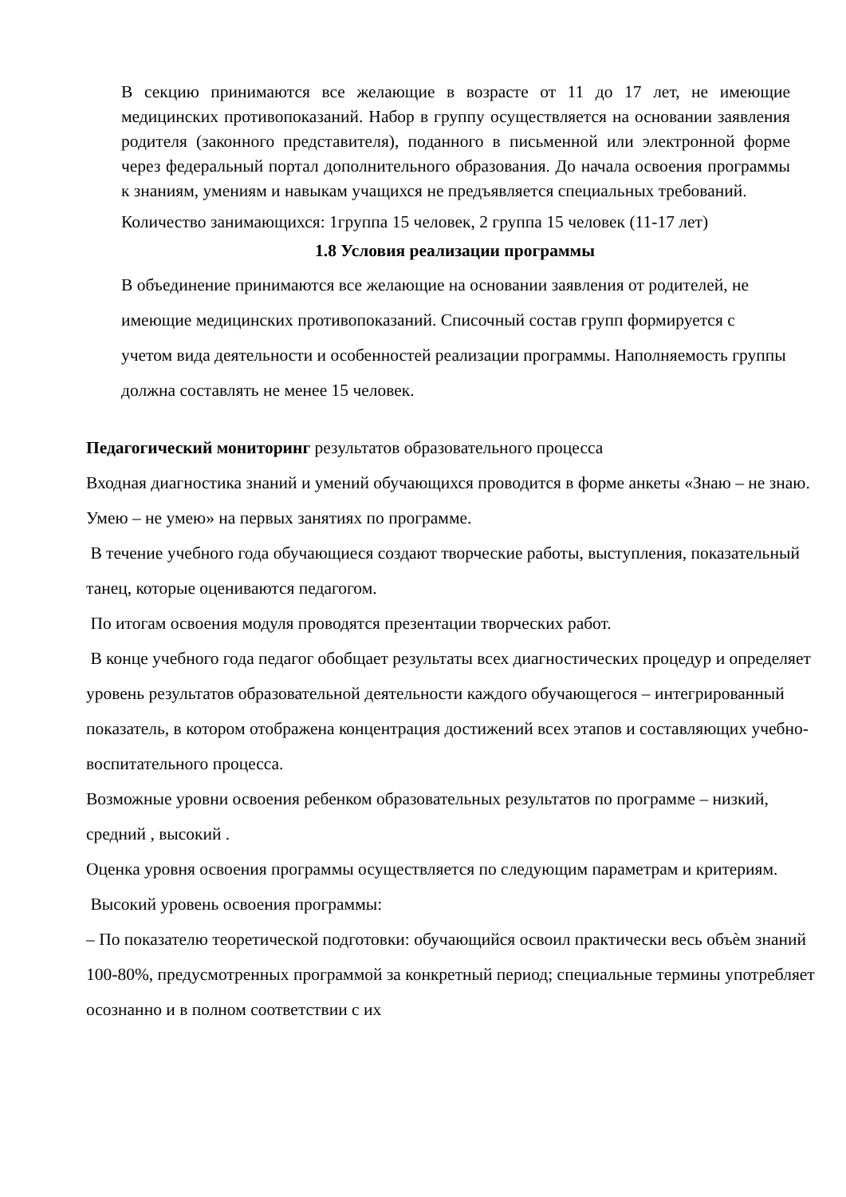В секцию принимаются все желающие в возрасте от 11 до 17 лет, не имеющие медицинских противопоказаний. Набор в группу осуществляется на основании заявления родителя (законного представителя), поданного в письменной или электронной форме через федеральный портал дополнительного образования. До начала освоения программы к знаниям, умениям и навыкам учащихся не предъявляется специальных требований.
Количество занимающихся: 1группа 15 человек, 2 группа 15 человек (11-17 лет)
1.8 Условия реализации программы
В объединение принимаются все желающие на основании заявления от родителей, не имеющие медицинских противопоказаний. Списочный состав групп формируется с учетом вида деятельности и особенностей реализации программы. Наполняемость группы должна составлять не менее 15 человек.
Педагогический мониторинг результатов образовательного процесса
Входная диагностика знаний и умений обучающихся проводится в форме анкеты «Знаю – не знаю. Умею – не умею» на первых занятиях по программе.
В течение учебного года обучающиеся создают творческие работы, выступления, показательный танец, которые оцениваются педагогом.
По итогам освоения модуля проводятся презентации творческих работ.
В конце учебного года педагог обобщает результаты всех диагностических процедур и определяет уровень результатов образовательной деятельности каждого обучающегося – интегрированный показатель, в котором отображена концентрация достижений всех этапов и составляющих учебно-воспитательного процесса.
Возможные уровни освоения ребенком образовательных результатов по программе – низкий, средний , высокий .
Оценка уровня освоения программы осуществляется по следующим параметрам и критериям.
Высокий уровень освоения программы:
– По показателю теоретической подготовки: обучающийся освоил практически весь объѐм знаний 100-80%, предусмотренных программой за конкретный период; специальные термины употребляет осознанно и в полном соответствии с их